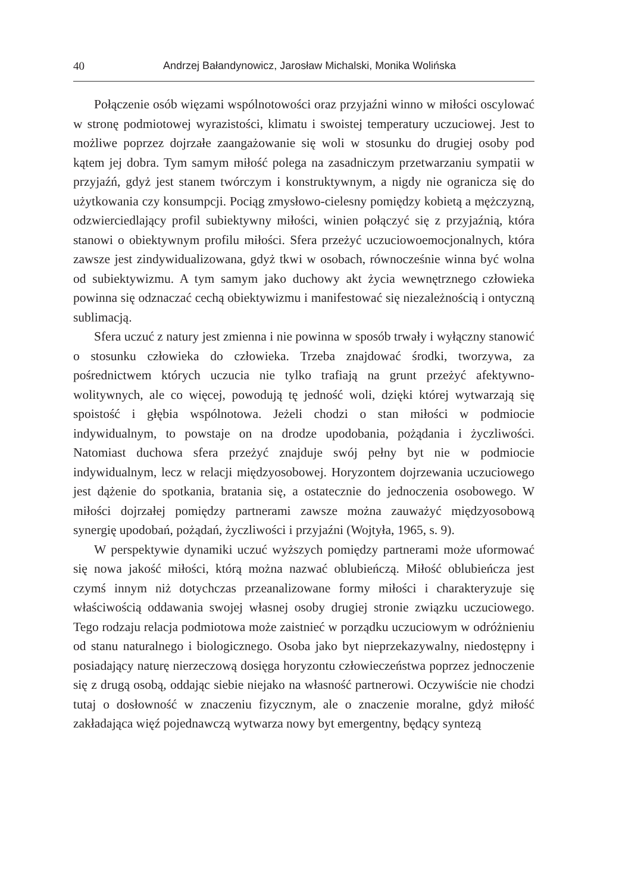40 Andrzej Bałandynowicz, Jarosław Michalski, Monika Wolińska
Połączenie osób więzami wspólnotowości oraz przyjaźni winno w miłości oscylować w stronę podmiotowej wyrazistości, klimatu i swoistej temperatury uczuciowej. Jest to możliwe poprzez dojrzałe zaangażowanie się woli w stosunku do drugiej osoby pod kątem jej dobra. Tym samym miłość polega na zasadniczym przetwarzaniu sympatii w przyjaźń, gdyż jest stanem twórczym i konstruktywnym, a nigdy nie ogranicza się do użytkowania czy konsumpcji. Pociąg zmysłowo-cielesny pomiędzy kobietą a mężczyzną, odzwierciedlający profil subiektywny miłości, winien połączyć się z przyjaźnią, która stanowi o obiektywnym profilu miłości. Sfera przeżyć uczuciowoemocjonalnych, która zawsze jest zindywidualizowana, gdyż tkwi w osobach, równocześnie winna być wolna od subiektywizmu. A tym samym jako duchowy akt życia wewnętrznego człowieka powinna się odznaczać cechą obiektywizmu i manifestować się niezależnością i ontyczną sublimacją.
Sfera uczuć z natury jest zmienna i nie powinna w sposób trwały i wyłączny stanowić o stosunku człowieka do człowieka. Trzeba znajdować środki, tworzywa, za pośrednictwem których uczucia nie tylko trafiają na grunt przeżyć afektywno-wolitywnych, ale co więcej, powodują tę jedność woli, dzięki której wytwarzają się spoistość i głębia wspólnotowa. Jeżeli chodzi o stan miłości w podmiocie indywidualnym, to powstaje on na drodze upodobania, pożądania i życzliwości. Natomiast duchowa sfera przeżyć znajduje swój pełny byt nie w podmiocie indywidualnym, lecz w relacji międzyosobowej. Horyzontem dojrzewania uczuciowego jest dążenie do spotkania, bratania się, a ostatecznie do jednoczenia osobowego. W miłości dojrzałej pomiędzy partnerami zawsze można zauważyć międzyosobową synergię upodobań, pożądań, życzliwości i przyjaźni (Wojtyła, 1965, s. 9).
W perspektywie dynamiki uczuć wyższych pomiędzy partnerami może uformować się nowa jakość miłości, którą można nazwać oblubieńczą. Miłość oblubieńcza jest czymś innym niż dotychczas przeanalizowane formy miłości i charakteryzuje się właściwością oddawania swojej własnej osoby drugiej stronie związku uczuciowego. Tego rodzaju relacja podmiotowa może zaistnieć w porządku uczuciowym w odróżnieniu od stanu naturalnego i biologicznego. Osoba jako byt nieprzekazywalny, niedostępny i posiadający naturę nierzeczową dosięga horyzontu człowieczeństwa poprzez jednoczenie się z drugą osobą, oddając siebie niejako na własność partnerowi. Oczywiście nie chodzi tutaj o dosłowność w znaczeniu fizycznym, ale o znaczenie moralne, gdyż miłość zakładająca więź pojednawczą wytwarza nowy byt emergentny, będący syntezą